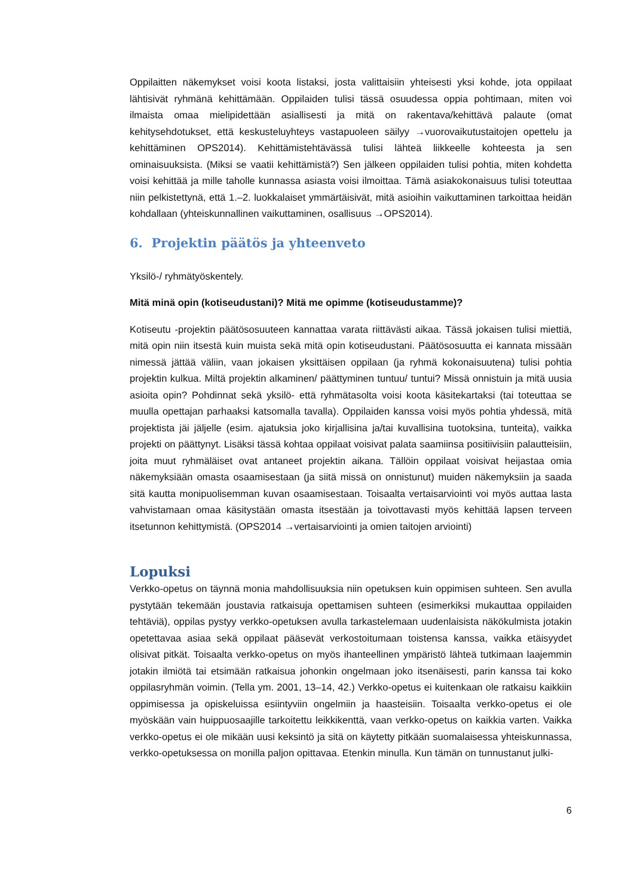Oppilaitten näkemykset voisi koota listaksi, josta valittaisiin yhteisesti yksi kohde, jota oppilaat lähtisivät ryhmänä kehittämään. Oppilaiden tulisi tässä osuudessa oppia pohtimaan, miten voi ilmaista omaa mielipidettään asiallisesti ja mitä on rakentava/kehittävä palaute (omat kehitysehdotukset, että keskusteluyhteys vastapuoleen säilyy →vuorovaikutustaitojen opettelu ja kehittäminen OPS2014). Kehittämistehtävässä tulisi lähteä liikkeelle kohteesta ja sen ominaisuuksista. (Miksi se vaatii kehittämistä?) Sen jälkeen oppilaiden tulisi pohtia, miten kohdetta voisi kehittää ja mille taholle kunnassa asiasta voisi ilmoittaa. Tämä asiakokonaisuus tulisi toteuttaa niin pelkistettynä, että 1.–2. luokkalaiset ymmärtäisivät, mitä asioihin vaikuttaminen tarkoittaa heidän kohdallaan (yhteiskunnallinen vaikuttaminen, osallisuus →OPS2014).
6. Projektin päätös ja yhteenveto
Yksilö-/ ryhmätyöskentely.
Mitä minä opin (kotiseudustani)? Mitä me opimme (kotiseudustamme)?
Kotiseutu -projektin päätösosuuteen kannattaa varata riittävästi aikaa. Tässä jokaisen tulisi miettiä, mitä opin niin itsestä kuin muista sekä mitä opin kotiseudustani. Päätösosuutta ei kannata missään nimessä jättää väliin, vaan jokaisen yksittäisen oppilaan (ja ryhmä kokonaisuutena) tulisi pohtia projektin kulkua. Miltä projektin alkaminen/ päättyminen tuntuu/ tuntui? Missä onnistuin ja mitä uusia asioita opin? Pohdinnat sekä yksilö- että ryhmätasolta voisi koota käsitekartaksi (tai toteuttaa se muulla opettajan parhaaksi katsomalla tavalla). Oppilaiden kanssa voisi myös pohtia yhdessä, mitä projektista jäi jäljelle (esim. ajatuksia joko kirjallisina ja/tai kuvallisina tuotoksina, tunteita), vaikka projekti on päättynyt. Lisäksi tässä kohtaa oppilaat voisivat palata saamiinsa positiivisiin palautteisiin, joita muut ryhmäläiset ovat antaneet projektin aikana. Tällöin oppilaat voisivat heijastaa omia näkemyksiään omasta osaamisestaan (ja siitä missä on onnistunut) muiden näkemyksiin ja saada sitä kautta monipuolisemman kuvan osaamisestaan. Toisaalta vertaisarviointi voi myös auttaa lasta vahvistamaan omaa käsitystään omasta itsestään ja toivottavasti myös kehittää lapsen terveen itsetunnon kehittymistä. (OPS2014 →vertaisarviointi ja omien taitojen arviointi)
Lopuksi
Verkko-opetus on täynnä monia mahdollisuuksia niin opetuksen kuin oppimisen suhteen. Sen avulla pystytään tekemään joustavia ratkaisuja opettamisen suhteen (esimerkiksi mukauttaa oppilaiden tehtäviä), oppilas pystyy verkko-opetuksen avulla tarkastelemaan uudenlaisista näkökulmista jotakin opetettavaa asiaa sekä oppilaat pääsevät verkostoitumaan toistensa kanssa, vaikka etäisyydet olisivat pitkät. Toisaalta verkko-opetus on myös ihanteellinen ympäristö lähteä tutkimaan laajemmin jotakin ilmiötä tai etsimään ratkaisua johonkin ongelmaan joko itsenäisesti, parin kanssa tai koko oppilasryhmän voimin. (Tella ym. 2001, 13–14, 42.) Verkko-opetus ei kuitenkaan ole ratkaisu kaikkiin oppimisessa ja opiskeluissa esiintyviin ongelmiin ja haasteisiin. Toisaalta verkko-opetus ei ole myöskään vain huippuosaajille tarkoitettu leikkikenttä, vaan verkko-opetus on kaikkia varten. Vaikka verkko-opetus ei ole mikään uusi keksintö ja sitä on käytetty pitkään suomalaisessa yhteiskunnassa, verkko-opetuksessa on monilla paljon opittavaa. Etenkin minulla. Kun tämän on tunnustanut julki-
6